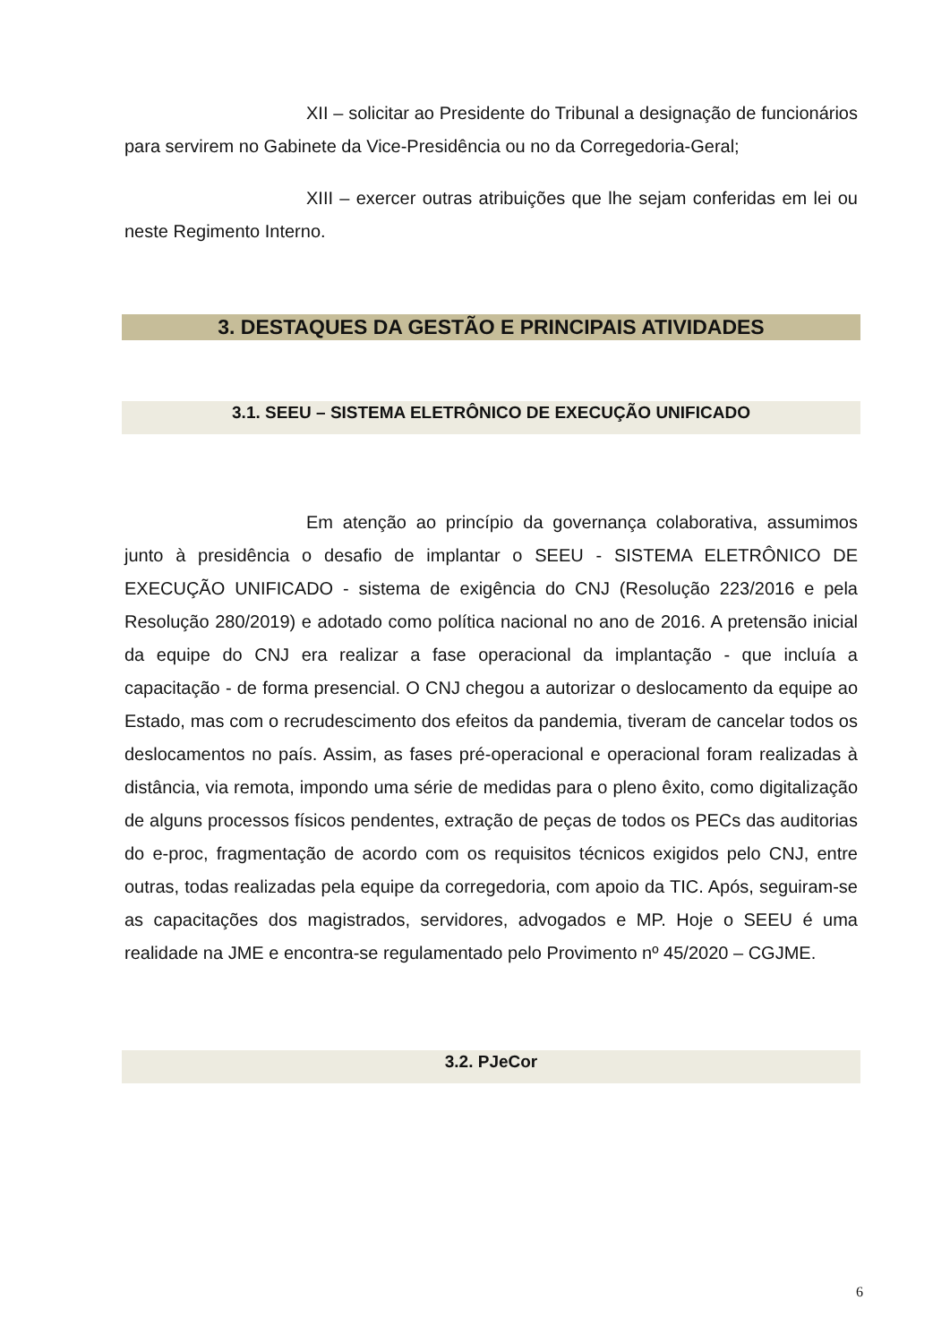XII – solicitar ao Presidente do Tribunal a designação de funcionários para servirem no Gabinete da Vice-Presidência ou no da Corregedoria-Geral;
XIII – exercer outras atribuições que lhe sejam conferidas em lei ou neste Regimento Interno.
3. DESTAQUES DA GESTÃO E PRINCIPAIS ATIVIDADES
3.1. SEEU – SISTEMA ELETRÔNICO DE EXECUÇÃO UNIFICADO
Em atenção ao princípio da governança colaborativa, assumimos junto à presidência o desafio de implantar o SEEU - SISTEMA ELETRÔNICO DE EXECUÇÃO UNIFICADO - sistema de exigência do CNJ (Resolução 223/2016 e pela Resolução 280/2019) e adotado como política nacional no ano de 2016. A pretensão inicial da equipe do CNJ era realizar a fase operacional da implantação - que incluía a capacitação - de forma presencial. O CNJ chegou a autorizar o deslocamento da equipe ao Estado, mas com o recrudescimento dos efeitos da pandemia, tiveram de cancelar todos os deslocamentos no país. Assim, as fases pré-operacional e operacional foram realizadas à distância, via remota, impondo uma série de medidas para o pleno êxito, como digitalização de alguns processos físicos pendentes, extração de peças de todos os PECs das auditorias do e-proc, fragmentação de acordo com os requisitos técnicos exigidos pelo CNJ, entre outras, todas realizadas pela equipe da corregedoria, com apoio da TIC. Após, seguiram-se as capacitações dos magistrados, servidores, advogados e MP. Hoje o SEEU é uma realidade na JME e encontra-se regulamentado pelo Provimento nº 45/2020 – CGJME.
3.2. PJeCor
6